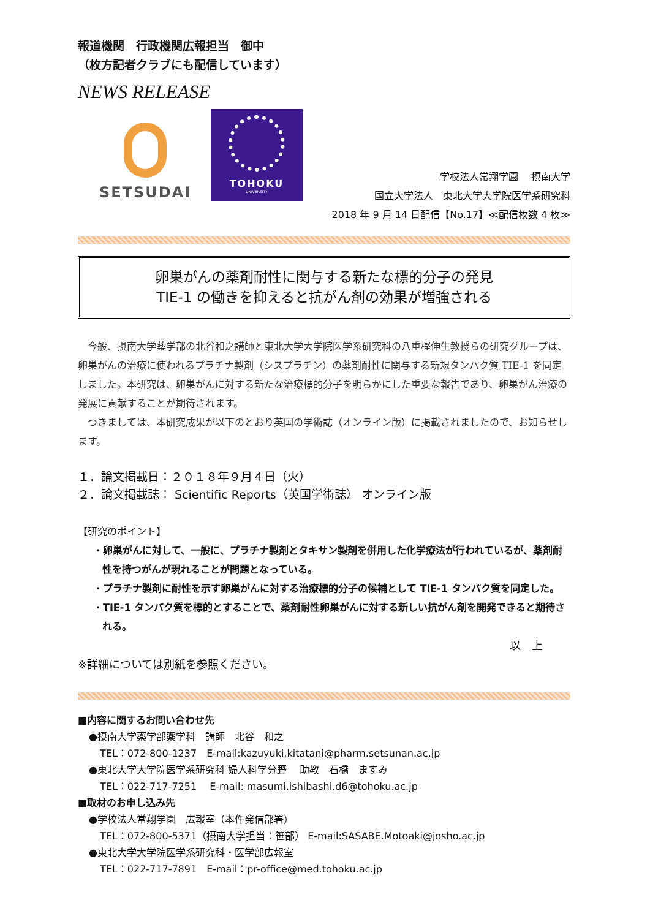報道機関　行政機関広報担当　御中
（枚方記者クラブにも配信しています）
NEWS RELEASE
SETSUDAI
TOHOKU
UNIVERSITY
学校法人常翔学園　 摂南大学
国立大学法人　東北大学大学院医学系研究科
2018 年 9 月 14 日配信【No.17】≪配信枚数 4 枚≫
卵巣がんの薬剤耐性に関与する新たな標的分子の発見
TIE-1 の働きを抑えると抗がん剤の効果が増強される
　今般、摂南大学薬学部の北谷和之講師と東北大学大学院医学系研究科の八重樫伸生教授らの研究グループは、卵巣がんの治療に使われるプラチナ製剤（シスプラチン）の薬剤耐性に関与する新規タンパク質 TIE-1 を同定しました。本研究は、卵巣がんに対する新たな治療標的分子を明らかにした重要な報告であり、卵巣がん治療の発展に貢献することが期待されます。
　つきましては、本研究成果が以下のとおり英国の学術誌（オンライン版）に掲載されましたので、お知らせします。
１．論文掲載日：２０１８年９月４日（火）
２．論文掲載誌： Scientific Reports（英国学術誌） オンライン版
【研究のポイント】
・卵巣がんに対して、一般に、プラチナ製剤とタキサン製剤を併用した化学療法が行われているが、薬剤耐性を持つがんが現れることが問題となっている。
・プラチナ製剤に耐性を示す卵巣がんに対する治療標的分子の候補として TIE-1 タンパク質を同定した。
・TIE-1 タンパク質を標的とすることで、薬剤耐性卵巣がんに対する新しい抗がん剤を開発できると期待される。
以　上
※詳細については別紙を参照ください。
■内容に関するお問い合わせ先
●摂南大学薬学部薬学科　講師　北谷　和之
TEL：072-800-1237　E-mail:kazuyuki.kitatani@pharm.setsunan.ac.jp
●東北大学大学院医学系研究科 婦人科学分野　 助教　石橋　ますみ
TEL：022-717-7251　 E-mail: masumi.ishibashi.d6@tohoku.ac.jp
■取材のお申し込み先
●学校法人常翔学園　広報室（本件発信部署）
TEL：072-800-5371（摂南大学担当：笹部） E-mail:SASABE.Motoaki@josho.ac.jp
●東北大学大学院医学系研究科・医学部広報室
TEL：022-717-7891　E-mail：pr-office@med.tohoku.ac.jp